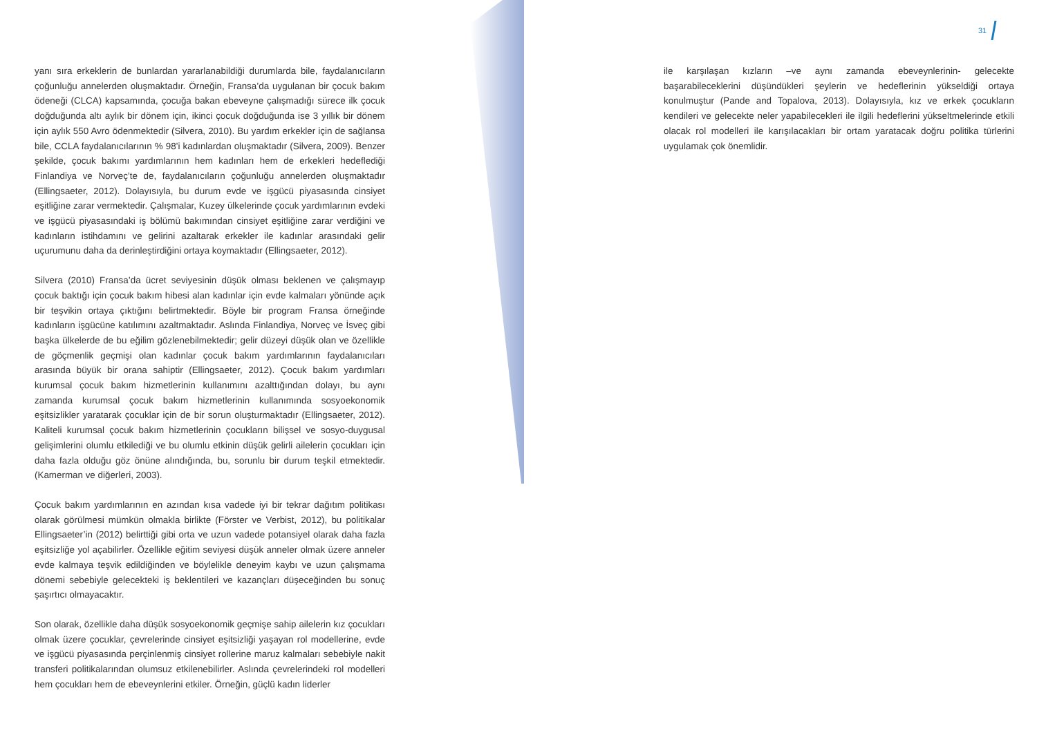31
yanı sıra erkeklerin de bunlardan yararlanabildiği durumlarda bile, faydalanıcıların çoğunluğu annelerden oluşmaktadır. Örneğin, Fransa’da uygulanan bir çocuk bakım ödeneği (CLCA) kapsamında, çocuğa bakan ebeveyne çalışmadığı sürece ilk çocuk doğduğunda altı aylık bir dönem için, ikinci çocuk doğduğunda ise 3 yıllık bir dönem için aylık 550 Avro ödenmektedir (Silvera, 2010). Bu yardım erkekler için de sağlansa bile, CCLA faydalanıcılarının % 98’i kadınlardan oluşmaktadır (Silvera, 2009). Benzer şekilde, çocuk bakımı yardımlarının hem kadınları hem de erkekleri hedeflediği Finlandiya ve Norveç’te de, faydalanıcıların çoğunluğu annelerden oluşmaktadır (Ellingsaeter, 2012). Dolayısıyla, bu durum evde ve işgücü piyasasında cinsiyet eşitliğine zarar vermektedir. Çalışmalar, Kuzey ülkelerinde çocuk yardımlarının evdeki ve işgücü piyasasındaki iş bölümü bakımından cinsiyet eşitliğine zarar verdiğini ve kadınların istihdamını ve gelirini azaltarak erkekler ile kadınlar arasındaki gelir uçurumunu daha da derinleştirdiğini ortaya koymaktadır (Ellingsaeter, 2012).
Silvera (2010) Fransa’da ücret seviyesinin düşük olması beklenen ve çalışmayıp çocuk baktığı için çocuk bakım hibesi alan kadınlar için evde kalmaları yönünde açık bir teşvikin ortaya çıktığını belirtmektedir. Böyle bir program Fransa örneğinde kadınların işgücüne katılımını azaltmaktadır. Aslında Finlandiya, Norveç ve İsveç gibi başka ülkelerde de bu eğilim gözlenebilmektedir; gelir düzeyi düşük olan ve özellikle de göçmenlik geçmişi olan kadınlar çocuk bakım yardımlarının faydalanıcıları arasında büyük bir orana sahiptir (Ellingsaeter, 2012). Çocuk bakım yardımları kurumsal çocuk bakım hizmetlerinin kullanımını azalttığından dolayı, bu aynı zamanda kurumsal çocuk bakım hizmetlerinin kullanımında sosyoekonomik eşitsizlikler yaratarak çocuklar için de bir sorun oluşturmaktadır (Ellingsaeter, 2012). Kaliteli kurumsal çocuk bakım hizmetlerinin çocukların bilişsel ve sosyo-duygusal gelişimlerini olumlu etkilediği ve bu olumlu etkinin düşük gelirli ailelerin çocukları için daha fazla olduğu göz önüne alındığında, bu, sorunlu bir durum teşkil etmektedir. (Kamerman ve diğerleri, 2003).
Çocuk bakım yardımlarının en azından kısa vadede iyi bir tekrar dağıtım politikası olarak görülmesi mümkün olmakla birlikte (Förster ve Verbist, 2012), bu politikalar Ellingsaeter’in (2012) belirttiği gibi orta ve uzun vadede potansiyel olarak daha fazla eşitsizliğe yol açabilirler. Özellikle eğitim seviyesi düşük anneler olmak üzere anneler evde kalmaya teşvik edildiğinden ve böylelikle deneyim kaybı ve uzun çalışmama dönemi sebebiyle gelecekteki iş beklentileri ve kazançları düşeceğinden bu sonuç şaşırtıcı olmayacaktır.
Son olarak, özellikle daha düşük sosyoekonomik geçmişe sahip ailelerin kız çocukları olmak üzere çocuklar, çevrelerinde cinsiyet eşitsizliği yaşayan rol modellerine, evde ve işgücü piyasasında perçinlenmiş cinsiyet rollerine maruz kalmaları sebebiyle nakit transferi politikalarından olumsuz etkilenebilirler. Aslında çevrelerindeki rol modelleri hem çocukları hem de ebeveynlerini etkiler. Örneğin, güçlü kadın liderler
ile karşılaşan kızların –ve aynı zamanda ebeveynlerinin- gelecekte başarabileceklerini düşündükleri şeylerin ve hedeflerinin yükseldiği ortaya konulmuştur (Pande and Topalova, 2013). Dolayısıyla, kız ve erkek çocukların kendileri ve gelecekte neler yapabilecekleri ile ilgili hedeflerini yükseltmelerinde etkili olacak rol modelleri ile karışılacakları bir ortam yaratacak doğru politika türlerini uygulamak çok önemlidir.